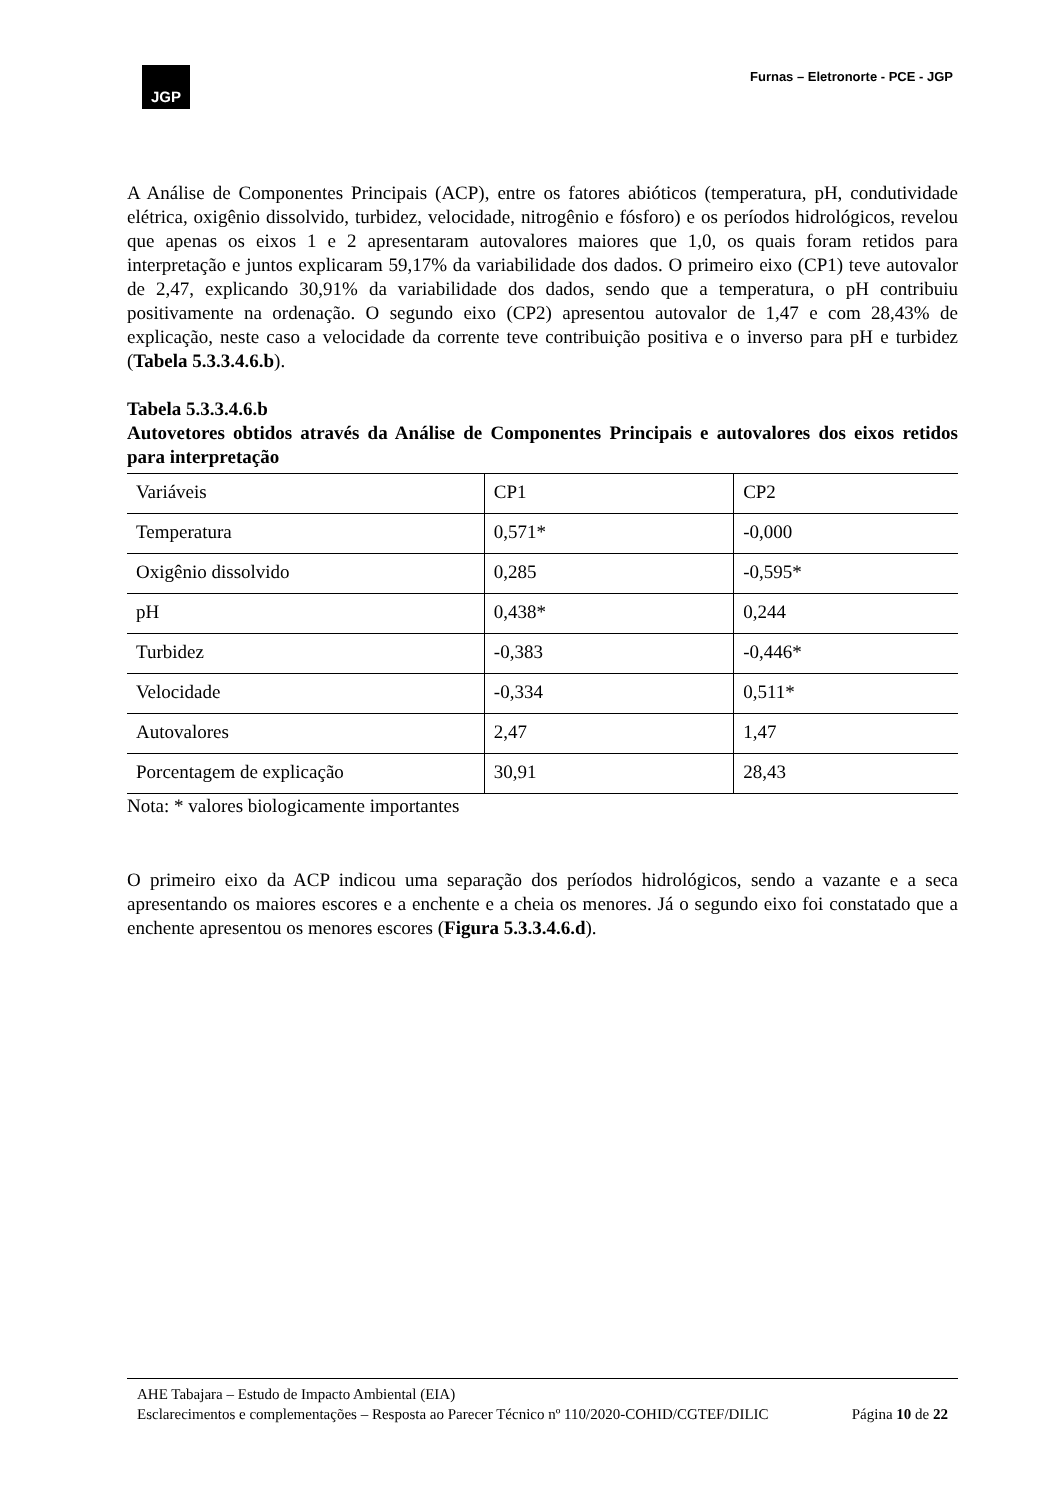JGP
Furnas – Eletronorte - PCE - JGP
A Análise de Componentes Principais (ACP), entre os fatores abióticos (temperatura, pH, condutividade elétrica, oxigênio dissolvido, turbidez, velocidade, nitrogênio e fósforo) e os períodos hidrológicos, revelou que apenas os eixos 1 e 2 apresentaram autovalores maiores que 1,0, os quais foram retidos para interpretação e juntos explicaram 59,17% da variabilidade dos dados. O primeiro eixo (CP1) teve autovalor de 2,47, explicando 30,91% da variabilidade dos dados, sendo que a temperatura, o pH contribuiu positivamente na ordenação. O segundo eixo (CP2) apresentou autovalor de 1,47 e com 28,43% de explicação, neste caso a velocidade da corrente teve contribuição positiva e o inverso para pH e turbidez (Tabela 5.3.3.4.6.b).
Tabela 5.3.3.4.6.b
Autovetores obtidos através da Análise de Componentes Principais e autovalores dos eixos retidos para interpretação
| Variáveis | CP1 | CP2 |
| Temperatura | 0,571* | -0,000 |
| Oxigênio dissolvido | 0,285 | -0,595* |
| pH | 0,438* | 0,244 |
| Turbidez | -0,383 | -0,446* |
| Velocidade | -0,334 | 0,511* |
| Autovalores | 2,47 | 1,47 |
| Porcentagem de explicação | 30,91 | 28,43 |
Nota: * valores biologicamente importantes
O primeiro eixo da ACP indicou uma separação dos períodos hidrológicos, sendo a vazante e a seca apresentando os maiores escores e a enchente e a cheia os menores. Já o segundo eixo foi constatado que a enchente apresentou os menores escores (Figura 5.3.3.4.6.d).
AHE Tabajara – Estudo de Impacto Ambiental (EIA)
Esclarecimentos e complementações – Resposta ao Parecer Técnico nº 110/2020-COHID/CGTEF/DILIC
Página 10 de 22